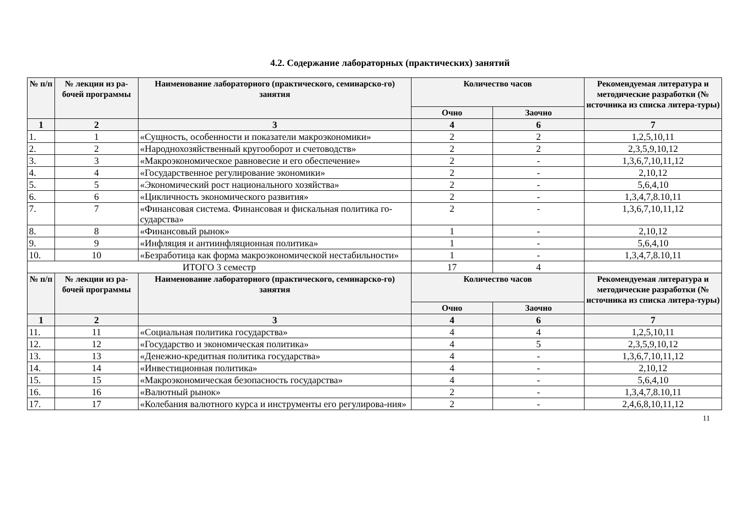4.2. Содержание лабораторных (практических) занятий
| № п/п | № лекции из ра-бочей программы | Наименование лабораторного (практического, семинарско-го) занятия | Количество часов | | Рекомендуемая литература и методические разработки (№ источника из списка литера-туры) |
| --- | --- | --- | --- | --- | --- |
| | | | Очно | Заочно | |
| 1 | 2 | 3 | 4 | 6 | 7 |
| 1. | 1 | «Сущность, особенности и показатели макроэкономики» | 2 | 2 | 1,2,5,10,11 |
| 2. | 2 | «Народнохозяйственный кругооборот и счетоводств» | 2 | 2 | 2,3,5,9,10,12 |
| 3. | 3 | «Макроэкономическое равновесие и его обеспечение» | 2 | - | 1,3,6,7,10,11,12 |
| 4. | 4 | «Государственное регулирование экономики» | 2 | - | 2,10,12 |
| 5. | 5 | «Экономический рост национального хозяйства» | 2 | - | 5,6,4,10 |
| 6. | 6 | «Цикличность экономического развития» | 2 | - | 1,3,4,7,8.10,11 |
| 7. | 7 | «Финансовая система. Финансовая и фискальная политика го-сударства» | 2 | - | 1,3,6,7,10,11,12 |
| 8. | 8 | «Финансовый рынок» | 1 | - | 2,10,12 |
| 9. | 9 | «Инфляция и антиинфляционная политика» | 1 | - | 5,6,4,10 |
| 10. | 10 | «Безработица как форма макроэкономической нестабильности» | 1 | - | 1,3,4,7,8.10,11 |
| ИТОГО 3 семестр | | | 17 | 4 | |
| № п/п | № лекции из ра-бочей программы | Наименование лабораторного (практического, семинарско-го) занятия | Количество часов | | Рекомендуемая литература и методические разработки (№ источника из списка литера-туры) |
| | | | Очно | Заочно | |
| 1 | 2 | 3 | 4 | 6 | 7 |
| 11. | 11 | «Социальная политика государства» | 4 | 4 | 1,2,5,10,11 |
| 12. | 12 | «Государство и экономическая политика» | 4 | 5 | 2,3,5,9,10,12 |
| 13. | 13 | «Денежно-кредитная политика государства» | 4 | - | 1,3,6,7,10,11,12 |
| 14. | 14 | «Инвестиционная политика» | 4 | - | 2,10,12 |
| 15. | 15 | «Макроэкономическая безопасность государства» | 4 | - | 5,6,4,10 |
| 16. | 16 | «Валютный рынок» | 2 | - | 1,3,4,7,8.10,11 |
| 17. | 17 | «Колебания валютного курса и инструменты его регулирова-ния» | 2 | - | 2,4,6,8,10,11,12 |
11